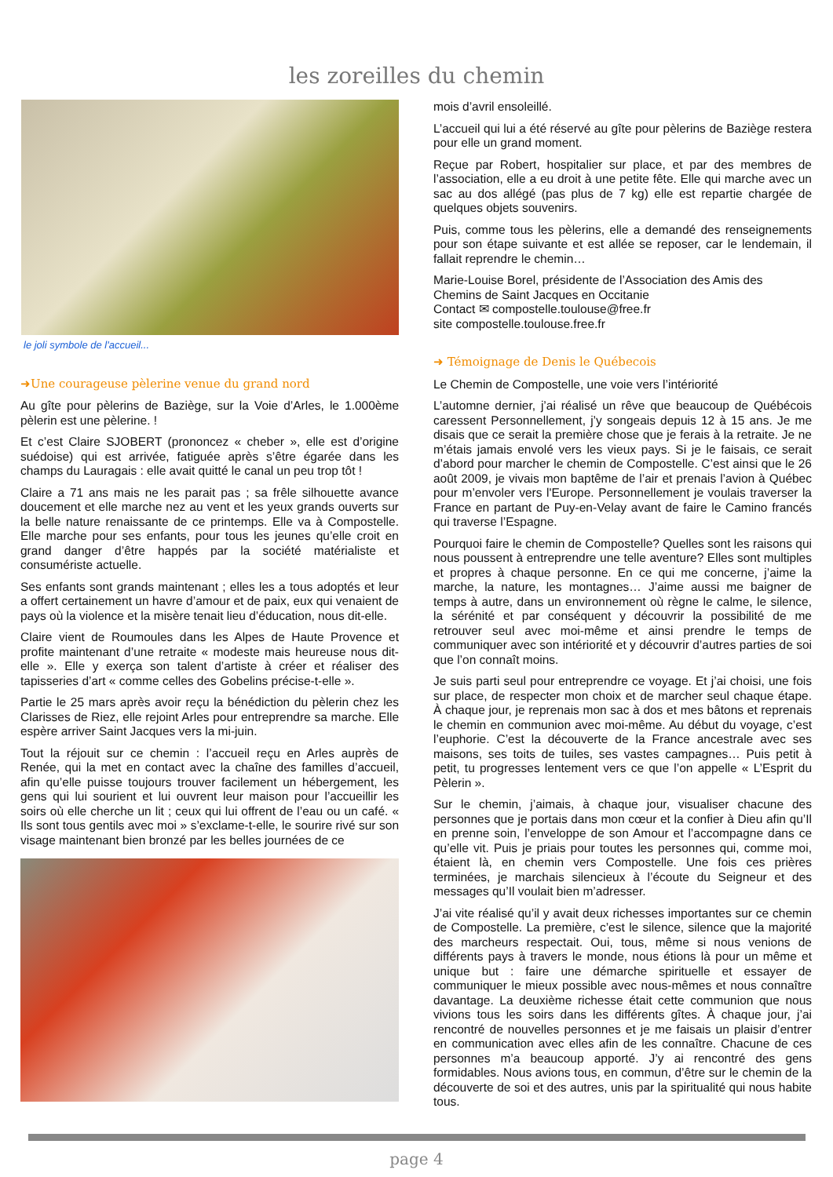les zoreilles du chemin
le joli symbole de l'accueil...
➜Une courageuse pèlerine venue du grand nord
Au gîte pour pèlerins de Baziège, sur la Voie d’Arles, le 1.000ème pèlerin est une pèlerine. !
Et c’est Claire SJOBERT (prononcez « cheber », elle est d’origine suédoise) qui est arrivée, fatiguée après s’être égarée dans les champs du Lauragais : elle avait quitté le canal un peu trop tôt !
Claire a 71 ans mais ne les parait pas ; sa frêle silhouette avance doucement et elle marche nez au vent et les yeux grands ouverts sur la belle nature renaissante de ce printemps. Elle va à Compostelle. Elle marche pour ses enfants, pour tous les jeunes qu’elle croit en grand danger d’être happés par la société matérialiste et consumériste actuelle.
Ses enfants sont grands maintenant ; elles les a tous adoptés et leur a offert certainement un havre d’amour et de paix, eux qui venaient de pays où la violence et la misère tenait lieu d’éducation, nous dit-elle.
Claire vient de Roumoules dans les Alpes de Haute Provence et profite maintenant d’une retraite « modeste mais heureuse nous dit-elle ». Elle y exerça son talent d’artiste à créer et réaliser des tapisseries d’art « comme celles des Gobelins précise-t-elle ».
Partie le 25 mars après avoir reçu la bénédiction du pèlerin chez les Clarisses de Riez, elle rejoint Arles pour entreprendre sa marche. Elle espère arriver Saint Jacques vers la mi-juin.
Tout la réjouit sur ce chemin : l’accueil reçu en Arles auprès de Renée, qui la met en contact avec la chaîne des familles d’accueil, afin qu’elle puisse toujours trouver facilement un hébergement, les gens qui lui sourient et lui ouvrent leur maison pour l’accueillir les soirs où elle cherche un lit ; ceux qui lui offrent de l’eau ou un café. « Ils sont tous gentils avec moi » s’exclame-t-elle, le sourire rivé sur son visage maintenant bien bronzé par les belles journées de ce
mois d’avril ensoleillé.
L’accueil qui lui a été réservé au gîte pour pèlerins de Baziège restera pour elle un grand moment.
Reçue par Robert, hospitalier sur place, et par des membres de l’association, elle a eu droit à une petite fête. Elle qui marche avec un sac au dos allégé (pas plus de 7 kg) elle est repartie chargée de quelques objets souvenirs.
Puis, comme tous les pèlerins, elle a demandé des renseignements pour son étape suivante et est allée se reposer, car le lendemain, il fallait reprendre le chemin…
Marie-Louise Borel, présidente de l’Association des Amis des Chemins de Saint Jacques en Occitanie
Contact ✉ compostelle.toulouse@free.fr
site compostelle.toulouse.free.fr
➜ Témoignage de Denis le Québecois
Le Chemin de Compostelle, une voie vers l’intériorité
L’automne dernier, j’ai réalisé un rêve que beaucoup de Québécois caressent Personnellement, j’y songeais depuis 12 à 15 ans. Je me disais que ce serait la première chose que je ferais à la retraite. Je ne m’étais jamais envolé vers les vieux pays. Si je le faisais, ce serait d’abord pour marcher le chemin de Compostelle. C’est ainsi que le 26 août 2009, je vivais mon baptême de l’air et prenais l’avion à Québec pour m’envoler vers l'Europe. Personnellement je voulais traverser la France en partant de Puy-en-Velay avant de faire le Camino francés qui traverse l’Espagne.
Pourquoi faire le chemin de Compostelle? Quelles sont les raisons qui nous poussent à entreprendre une telle aventure? Elles sont multiples et propres à chaque personne. En ce qui me concerne, j’aime la marche, la nature, les montagnes… J’aime aussi me baigner de temps à autre, dans un environnement où règne le calme, le silence, la sérénité et par conséquent y découvrir la possibilité de me retrouver seul avec moi-même et ainsi prendre le temps de communiquer avec son intériorité et y découvrir d’autres parties de soi que l’on connaît moins.
Je suis parti seul pour entreprendre ce voyage. Et j’ai choisi, une fois sur place, de respecter mon choix et de marcher seul chaque étape. À chaque jour, je reprenais mon sac à dos et mes bâtons et reprenais le chemin en communion avec moi-même. Au début du voyage, c’est l’euphorie. C’est la découverte de la France ancestrale avec ses maisons, ses toits de tuiles, ses vastes campagnes… Puis petit à petit, tu progresses lentement vers ce que l’on appelle « L’Esprit du Pèlerin ».
Sur le chemin, j’aimais, à chaque jour, visualiser chacune des personnes que je portais dans mon cœur et la confier à Dieu afin qu’Il en prenne soin, l’enveloppe de son Amour et l’accompagne dans ce qu’elle vit. Puis je priais pour toutes les personnes qui, comme moi, étaient là, en chemin vers Compostelle. Une fois ces prières terminées, je marchais silencieux à l’écoute du Seigneur et des messages qu’Il voulait bien m’adresser.
J’ai vite réalisé qu’il y avait deux richesses importantes sur ce chemin de Compostelle. La première, c’est le silence, silence que la majorité des marcheurs respectait. Oui, tous, même si nous venions de différents pays à travers le monde, nous étions là pour un même et unique but : faire une démarche spirituelle et essayer de communiquer le mieux possible avec nous-mêmes et nous connaître davantage. La deuxième richesse était cette communion que nous vivions tous les soirs dans les différents gîtes. À chaque jour, j’ai rencontré de nouvelles personnes et je me faisais un plaisir d’entrer en communication avec elles afin de les connaître. Chacune de ces personnes m’a beaucoup apporté. J’y ai rencontré des gens formidables. Nous avions tous, en commun, d’être sur le chemin de la découverte de soi et des autres, unis par la spiritualité qui nous habite tous.
page 4